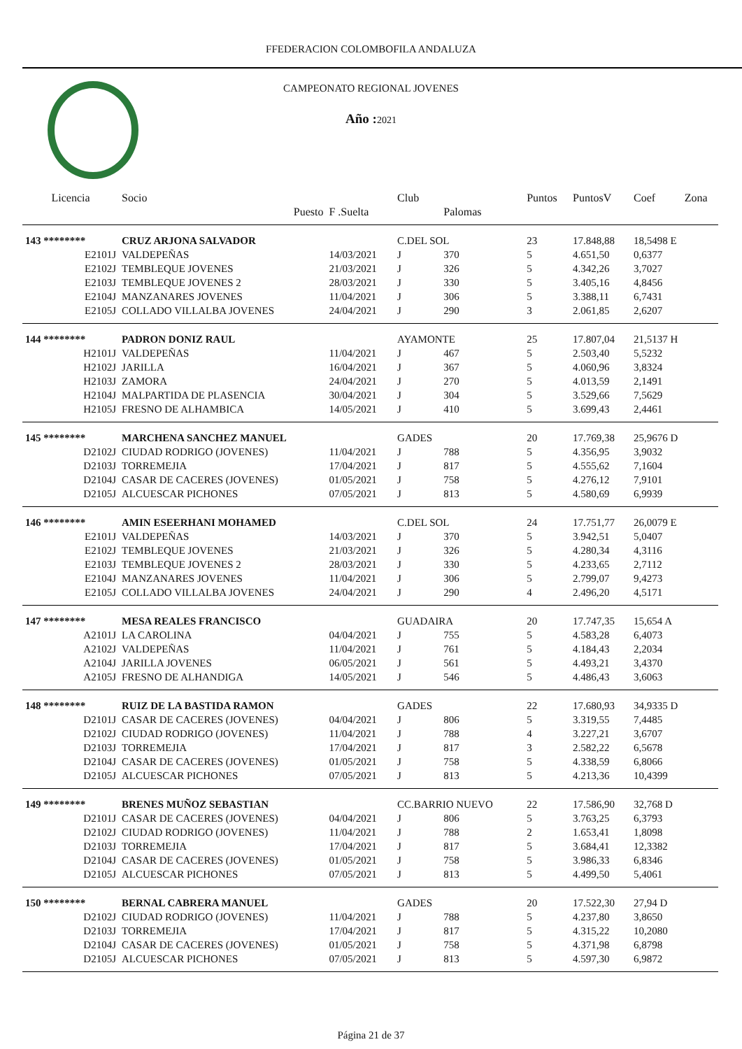FFEDERACION COLOMBOFILA ANDALUZA
CAMPEONATO REGIONAL JOVENES
Año : 2021
| Licencia | Socio | | Club | | | Puntos | PuntosV | Coef | Zona |
| --- | --- | --- | --- | --- | --- | --- | --- | --- | --- |
| | Puesto | F .Suelta | | Palomas | | | | | |
| 143 ******** | CRUZ ARJONA SALVADOR | | C.DEL SOL | | | 23 | 17.848,88 | 18,5498 E | |
| E2101J | VALDEPEÑAS | 14/03/2021 | J | 370 | | 5 | 4.651,50 | 0,6377 | |
| E2102J | TEMBLEQUE JOVENES | 21/03/2021 | J | 326 | | 5 | 4.342,26 | 3,7027 | |
| E2103J | TEMBLEQUE JOVENES 2 | 28/03/2021 | J | 330 | | 5 | 3.405,16 | 4,8456 | |
| E2104J | MANZANARES JOVENES | 11/04/2021 | J | 306 | | 5 | 3.388,11 | 6,7431 | |
| E2105J | COLLADO VILLALBA JOVENES | 24/04/2021 | J | 290 | | 3 | 2.061,85 | 2,6207 | |
| 144 ******** | PADRON DONIZ RAUL | | AYAMONTE | | | 25 | 17.807,04 | 21,5137 H | |
| H2101J | VALDEPEÑAS | 11/04/2021 | J | 467 | | 5 | 2.503,40 | 5,5232 | |
| H2102J | JARILLA | 16/04/2021 | J | 367 | | 5 | 4.060,96 | 3,8324 | |
| H2103J | ZAMORA | 24/04/2021 | J | 270 | | 5 | 4.013,59 | 2,1491 | |
| H2104J | MALPARTIDA DE PLASENCIA | 30/04/2021 | J | 304 | | 5 | 3.529,66 | 7,5629 | |
| H2105J | FRESNO DE ALHAMBICA | 14/05/2021 | J | 410 | | 5 | 3.699,43 | 2,4461 | |
| 145 ******** | MARCHENA SANCHEZ MANUEL | | GADES | | | 20 | 17.769,38 | 25,9676 D | |
| D2102J | CIUDAD RODRIGO (JOVENES) | 11/04/2021 | J | 788 | | 5 | 4.356,95 | 3,9032 | |
| D2103J | TORREMEJIA | 17/04/2021 | J | 817 | | 5 | 4.555,62 | 7,1604 | |
| D2104J | CASAR DE CACERES (JOVENES) | 01/05/2021 | J | 758 | | 5 | 4.276,12 | 7,9101 | |
| D2105J | ALCUESCAR PICHONES | 07/05/2021 | J | 813 | | 5 | 4.580,69 | 6,9939 | |
| 146 ******** | AMIN ESEERHANI MOHAMED | | C.DEL SOL | | | 24 | 17.751,77 | 26,0079 E | |
| E2101J | VALDEPEÑAS | 14/03/2021 | J | 370 | | 5 | 3.942,51 | 5,0407 | |
| E2102J | TEMBLEQUE JOVENES | 21/03/2021 | J | 326 | | 5 | 4.280,34 | 4,3116 | |
| E2103J | TEMBLEQUE JOVENES 2 | 28/03/2021 | J | 330 | | 5 | 4.233,65 | 2,7112 | |
| E2104J | MANZANARES JOVENES | 11/04/2021 | J | 306 | | 5 | 2.799,07 | 9,4273 | |
| E2105J | COLLADO VILLALBA JOVENES | 24/04/2021 | J | 290 | | 4 | 2.496,20 | 4,5171 | |
| 147 ******** | MESA REALES FRANCISCO | | GUADAIRA | | | 20 | 17.747,35 | 15,654 A | |
| A2101J | LA CAROLINA | 04/04/2021 | J | 755 | | 5 | 4.583,28 | 6,4073 | |
| A2102J | VALDEPEÑAS | 11/04/2021 | J | 761 | | 5 | 4.184,43 | 2,2034 | |
| A2104J | JARILLA JOVENES | 06/05/2021 | J | 561 | | 5 | 4.493,21 | 3,4370 | |
| A2105J | FRESNO DE ALHANDIGA | 14/05/2021 | J | 546 | | 5 | 4.486,43 | 3,6063 | |
| 148 ******** | RUIZ DE LA BASTIDA RAMON | | GADES | | | 22 | 17.680,93 | 34,9335 D | |
| D2101J | CASAR DE CACERES (JOVENES) | 04/04/2021 | J | 806 | | 5 | 3.319,55 | 7,4485 | |
| D2102J | CIUDAD RODRIGO (JOVENES) | 11/04/2021 | J | 788 | | 4 | 3.227,21 | 3,6707 | |
| D2103J | TORREMEJIA | 17/04/2021 | J | 817 | | 3 | 2.582,22 | 6,5678 | |
| D2104J | CASAR DE CACERES (JOVENES) | 01/05/2021 | J | 758 | | 5 | 4.338,59 | 6,8066 | |
| D2105J | ALCUESCAR PICHONES | 07/05/2021 | J | 813 | | 5 | 4.213,36 | 10,4399 | |
| 149 ******** | BRENES MUÑOZ SEBASTIAN | | CC.BARRIO NUEVO | | | 22 | 17.586,90 | 32,768 D | |
| D2101J | CASAR DE CACERES (JOVENES) | 04/04/2021 | J | 806 | | 5 | 3.763,25 | 6,3793 | |
| D2102J | CIUDAD RODRIGO (JOVENES) | 11/04/2021 | J | 788 | | 2 | 1.653,41 | 1,8098 | |
| D2103J | TORREMEJIA | 17/04/2021 | J | 817 | | 5 | 3.684,41 | 12,3382 | |
| D2104J | CASAR DE CACERES (JOVENES) | 01/05/2021 | J | 758 | | 5 | 3.986,33 | 6,8346 | |
| D2105J | ALCUESCAR PICHONES | 07/05/2021 | J | 813 | | 5 | 4.499,50 | 5,4061 | |
| 150 ******** | BERNAL CABRERA MANUEL | | GADES | | | 20 | 17.522,30 | 27,94 D | |
| D2102J | CIUDAD RODRIGO (JOVENES) | 11/04/2021 | J | 788 | | 5 | 4.237,80 | 3,8650 | |
| D2103J | TORREMEJIA | 17/04/2021 | J | 817 | | 5 | 4.315,22 | 10,2080 | |
| D2104J | CASAR DE CACERES (JOVENES) | 01/05/2021 | J | 758 | | 5 | 4.371,98 | 6,8798 | |
| D2105J | ALCUESCAR PICHONES | 07/05/2021 | J | 813 | | 5 | 4.597,30 | 6,9872 | |
Página 21 de 37